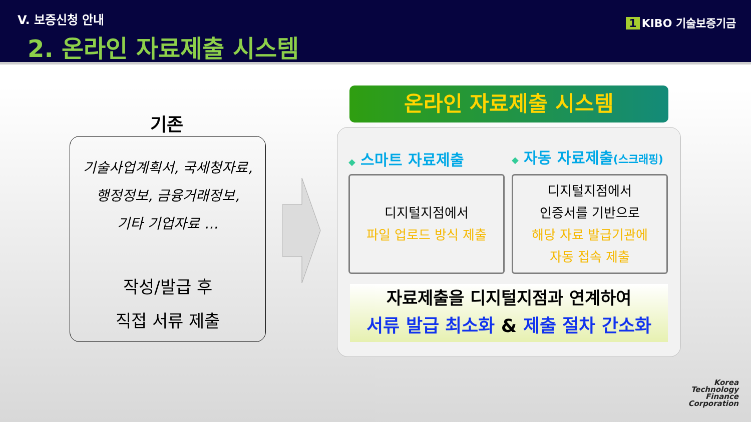V. 보증신청 안내
2. 온라인 자료제출 시스템
1 KIBO 기술보증기금
기존
기술사업계획서, 국세청자료,
행정정보, 금융거래정보,
기타 기업자료 …
작성/발급 후
직접 서류 제출
온라인 자료제출 시스템
◆ 스마트 자료제출 ◆ 자동 자료제출(스크래핑)
디지털지점에서
파일 업로드 방식 제출
디지털지점에서
인증서를 기반으로
해당 자료 발급기관에
자동 접속 제출
자료제출을 디지털지점과 연계하여
서류 발급 최소화 & 제출 절차 간소화
Korea
Technology
Finance
Corporation